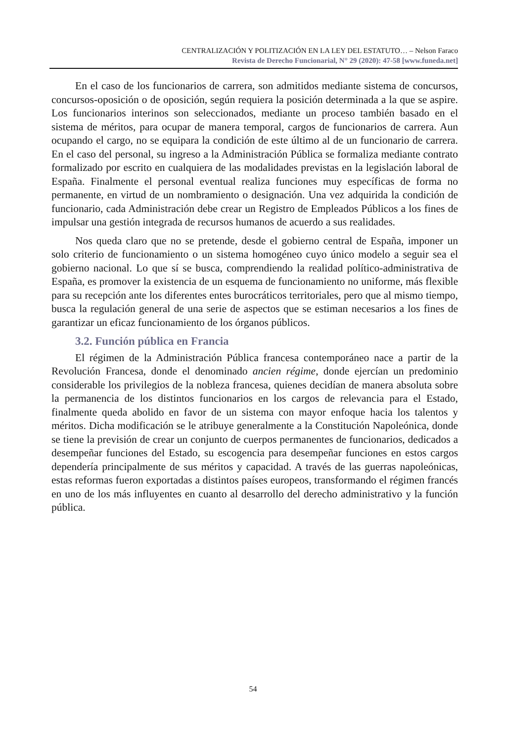CENTRALIZACIÓN Y POLITIZACIÓN EN LA LEY DEL ESTATUTO… – Nelson Faraco
Revista de Derecho Funcionarial, N° 29 (2020): 47-58 [www.funeda.net]
En el caso de los funcionarios de carrera, son admitidos mediante sistema de concursos, concursos-oposición o de oposición, según requiera la posición determinada a la que se aspire. Los funcionarios interinos son seleccionados, mediante un proceso también basado en el sistema de méritos, para ocupar de manera temporal, cargos de funcionarios de carrera. Aun ocupando el cargo, no se equipara la condición de este último al de un funcionario de carrera. En el caso del personal, su ingreso a la Administración Pública se formaliza mediante contrato formalizado por escrito en cualquiera de las modalidades previstas en la legislación laboral de España. Finalmente el personal eventual realiza funciones muy específicas de forma no permanente, en virtud de un nombramiento o designación. Una vez adquirida la condición de funcionario, cada Administración debe crear un Registro de Empleados Públicos a los fines de impulsar una gestión integrada de recursos humanos de acuerdo a sus realidades.
Nos queda claro que no se pretende, desde el gobierno central de España, imponer un solo criterio de funcionamiento o un sistema homogéneo cuyo único modelo a seguir sea el gobierno nacional. Lo que sí se busca, comprendiendo la realidad político-administrativa de España, es promover la existencia de un esquema de funcionamiento no uniforme, más flexible para su recepción ante los diferentes entes burocráticos territoriales, pero que al mismo tiempo, busca la regulación general de una serie de aspectos que se estiman necesarios a los fines de garantizar un eficaz funcionamiento de los órganos públicos.
3.2. Función pública en Francia
El régimen de la Administración Pública francesa contemporáneo nace a partir de la Revolución Francesa, donde el denominado ancien régime, donde ejercían un predominio considerable los privilegios de la nobleza francesa, quienes decidían de manera absoluta sobre la permanencia de los distintos funcionarios en los cargos de relevancia para el Estado, finalmente queda abolido en favor de un sistema con mayor enfoque hacia los talentos y méritos. Dicha modificación se le atribuye generalmente a la Constitución Napoleónica, donde se tiene la previsión de crear un conjunto de cuerpos permanentes de funcionarios, dedicados a desempeñar funciones del Estado, su escogencia para desempeñar funciones en estos cargos dependería principalmente de sus méritos y capacidad. A través de las guerras napoleónicas, estas reformas fueron exportadas a distintos países europeos, transformando el régimen francés en uno de los más influyentes en cuanto al desarrollo del derecho administrativo y la función pública.
54